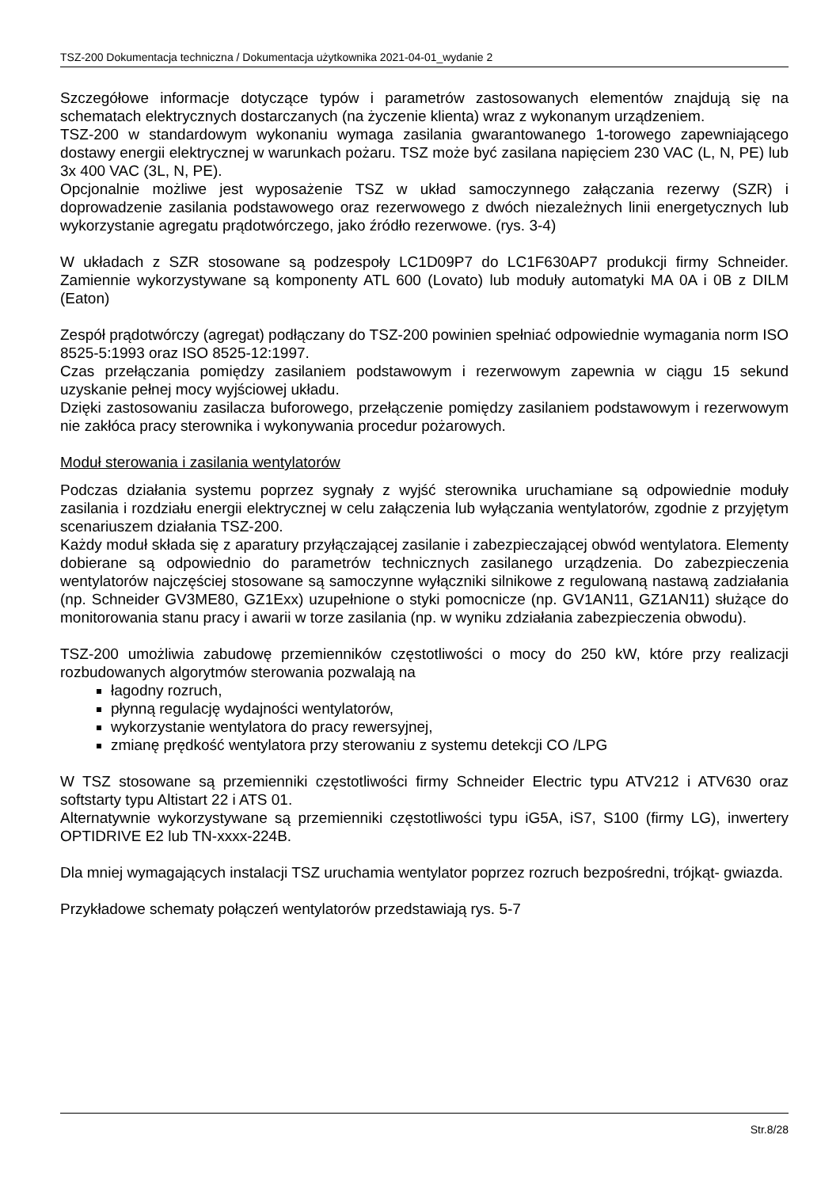TSZ-200 Dokumentacja techniczna / Dokumentacja użytkownika 2021-04-01_wydanie 2
Szczegółowe informacje dotyczące typów i parametrów zastosowanych elementów znajdują się na schematach elektrycznych dostarczanych (na życzenie klienta) wraz z wykonanym urządzeniem.
TSZ-200 w standardowym wykonaniu wymaga zasilania gwarantowanego 1-torowego zapewniającego dostawy energii elektrycznej w warunkach pożaru. TSZ może być zasilana napięciem 230 VAC (L, N, PE) lub 3x 400 VAC (3L, N, PE).
Opcjonalnie możliwe jest wyposażenie TSZ w układ samoczynnego załączania rezerwy (SZR) i doprowadzenie zasilania podstawowego oraz rezerwowego z dwóch niezależnych linii energetycznych lub wykorzystanie agregatu prądotwórczego, jako źródło rezerwowe. (rys. 3-4)
W układach z SZR stosowane są podzespoły LC1D09P7 do LC1F630AP7 produkcji firmy Schneider. Zamiennie wykorzystywane są komponenty ATL 600 (Lovato) lub moduły automatyki MA 0A i 0B z DILM (Eaton)
Zespół prądotwórczy (agregat) podłączany do TSZ-200 powinien spełniać odpowiednie wymagania norm ISO 8525-5:1993 oraz ISO 8525-12:1997.
Czas przełączania pomiędzy zasilaniem podstawowym i rezerwowym zapewnia w ciągu 15 sekund uzyskanie pełnej mocy wyjściowej układu.
Dzięki zastosowaniu zasilacza buforowego, przełączenie pomiędzy zasilaniem podstawowym i rezerwowym nie zakłóca pracy sterownika i wykonywania procedur pożarowych.
Moduł sterowania i zasilania wentylatorów
Podczas działania systemu poprzez sygnały z wyjść sterownika uruchamiane są odpowiednie moduły zasilania i rozdziału energii elektrycznej w celu załączenia lub wyłączania wentylatorów, zgodnie z przyjętym scenariuszem działania TSZ-200.
Każdy moduł składa się z aparatury przyłączającej zasilanie i zabezpieczającej obwód wentylatora. Elementy dobierane są odpowiednio do parametrów technicznych zasilanego urządzenia. Do zabezpieczenia wentylatorów najczęściej stosowane są samoczynne wyłączniki silnikowe z regulowaną nastawą zadziałania (np. Schneider GV3ME80, GZ1Exx) uzupełnione o styki pomocnicze (np. GV1AN11, GZ1AN11) służące do monitorowania stanu pracy i awarii w torze zasilania (np. w wyniku zdziałania zabezpieczenia obwodu).
TSZ-200 umożliwia zabudowę przemienników częstotliwości o mocy do 250 kW, które przy realizacji rozbudowanych algorytmów sterowania pozwalają na
łagodny rozruch,
płynną regulację wydajności wentylatorów,
wykorzystanie wentylatora do pracy rewersyjnej,
zmianę prędkość wentylatora przy sterowaniu z systemu detekcji CO /LPG
W TSZ stosowane są przemienniki częstotliwości firmy Schneider Electric typu ATV212 i ATV630 oraz softstarty typu Altistart 22 i ATS 01.
Alternatywnie wykorzystywane są przemienniki częstotliwości typu iG5A, iS7, S100 (firmy LG), inwertery OPTIDRIVE E2 lub TN-xxxx-224B.
Dla mniej wymagających instalacji TSZ uruchamia wentylator poprzez rozruch bezpośredni, trójkąt- gwiazda.
Przykładowe schematy połączeń wentylatorów przedstawiają rys. 5-7
Str.8/28